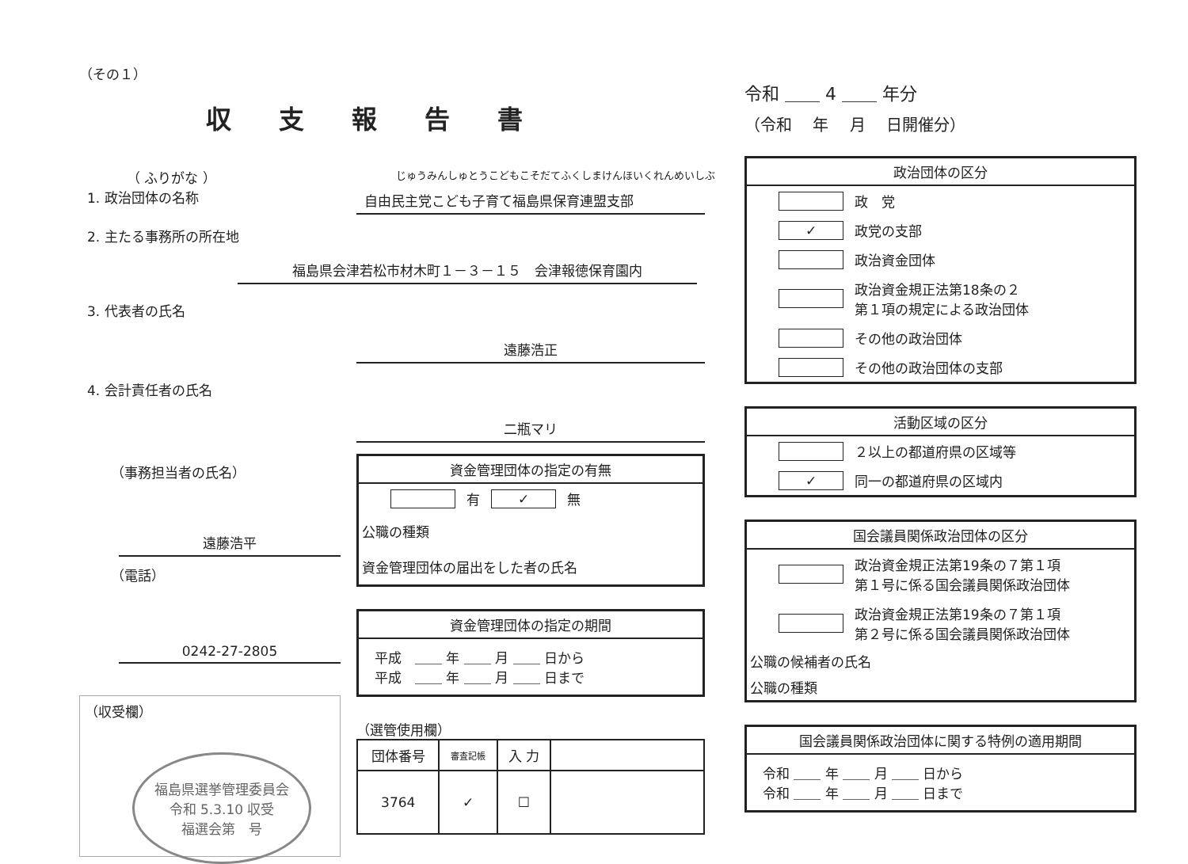（その１）
収支報告書
（ ふりがな ）
じゅうみんしゅとうこどもこそだてふくしまけんほいくれんめいしぶ
1. 政治団体の名称
自由民主党こども子育て福島県保育連盟支部
2. 主たる事務所の所在地
福島県会津若松市材木町１－３－１５　会津報徳保育園内
3. 代表者の氏名
遠藤浩正
4. 会計責任者の氏名
二瓶マリ
（事務担当者の氏名）
遠藤浩平
（電話）
0242-27-2805
（収受欄）
福島県選挙管理委員会
令和 5.3.10 収受
福選会第　号
資金管理団体の指定の有無
有 ✓ 無
公職の種類
資金管理団体の届出をした者の氏名
資金管理団体の指定の期間
平成　＿＿ 年 ＿＿ 月 ＿＿ 日から
平成　＿＿ 年 ＿＿ 月 ＿＿ 日まで
（選管使用欄）
| 団体番号 | 審査記帳 | 入 力 | |
| --- | --- | --- | --- |
| 3764 | ✓ | ☐ | |
令和 ＿＿ 4 ＿＿ 年分
（令和　 年　 月　 日開催分）
政治団体の区分
政　党
✓ 政党の支部
政治資金団体
政治資金規正法第18条の２
第１項の規定による政治団体
その他の政治団体
その他の政治団体の支部
活動区域の区分
２以上の都道府県の区域等
✓ 同一の都道府県の区域内
国会議員関係政治団体の区分
政治資金規正法第19条の７第１項
第１号に係る国会議員関係政治団体
政治資金規正法第19条の７第１項
第２号に係る国会議員関係政治団体
公職の候補者の氏名
公職の種類
国会議員関係政治団体に関する特例の適用期間
令和 ＿＿ 年 ＿＿ 月 ＿＿ 日から
令和 ＿＿ 年 ＿＿ 月 ＿＿ 日まで